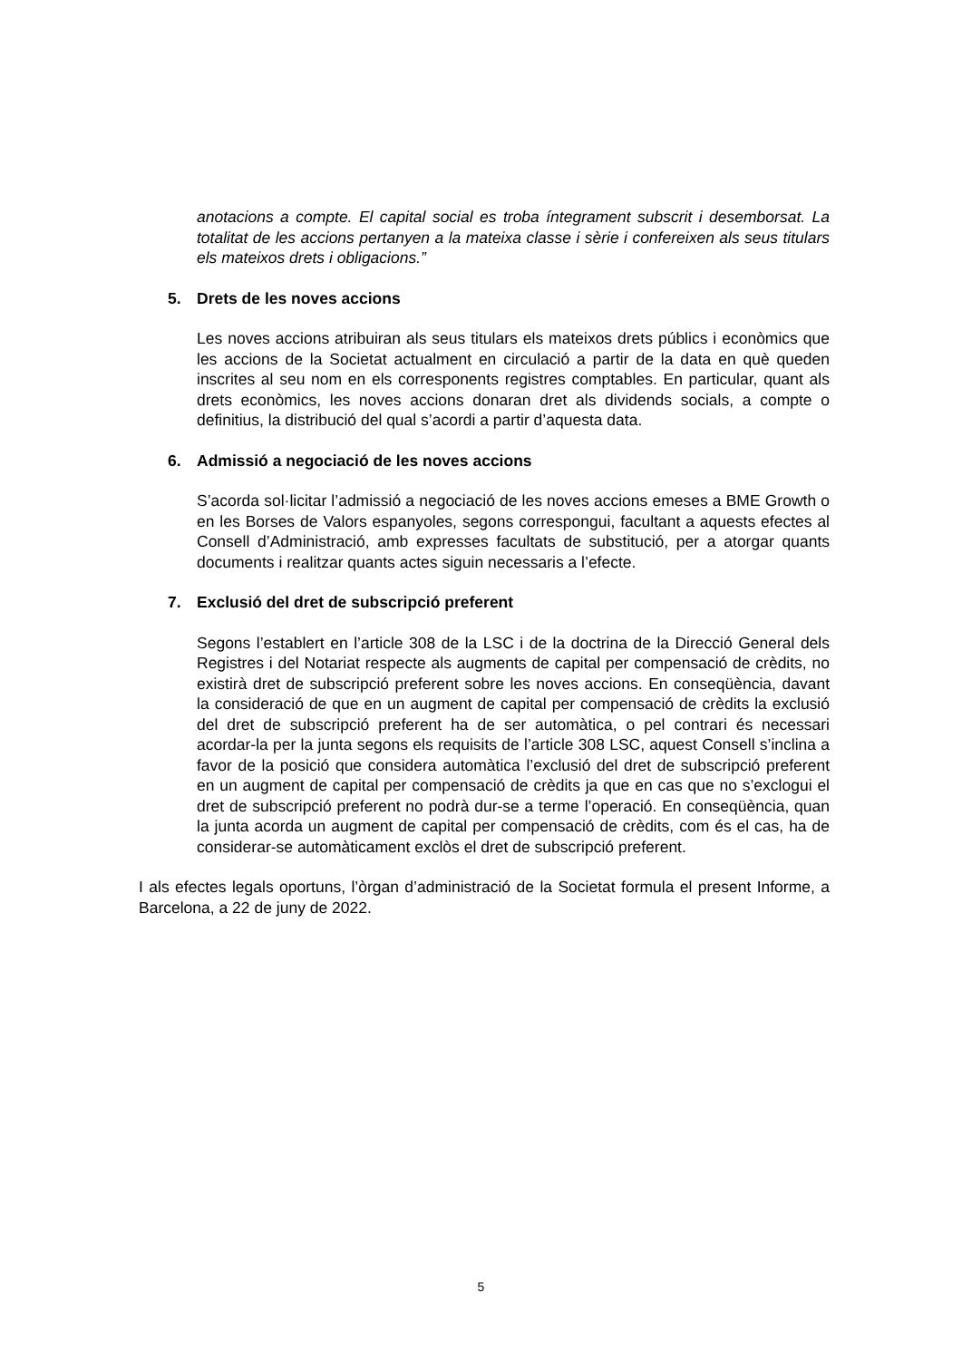anotacions a compte. El capital social es troba íntegrament subscrit i desemborsat. La totalitat de les accions pertanyen a la mateixa classe i sèrie i confereixen als seus titulars els mateixos drets i obligacions.”
5. Drets de les noves accions
Les noves accions atribuiran als seus titulars els mateixos drets públics i econòmics que les accions de la Societat actualment en circulació a partir de la data en què queden inscrites al seu nom en els corresponents registres comptables. En particular, quant als drets econòmics, les noves accions donaran dret als dividends socials, a compte o definitius, la distribució del qual s’acordi a partir d’aquesta data.
6. Admissió a negociació de les noves accions
S’acorda sol·licitar l’admissió a negociació de les noves accions emeses a BME Growth o en les Borses de Valors espanyoles, segons correspongui, facultant a aquests efectes al Consell d’Administració, amb expresses facultats de substitució, per a atorgar quants documents i realitzar quants actes siguin necessaris a l’efecte.
7. Exclusió del dret de subscripció preferent
Segons l’establert en l’article 308 de la LSC i de la doctrina de la Direcció General dels Registres i del Notariat respecte als augments de capital per compensació de crèdits, no existirà dret de subscripció preferent sobre les noves accions. En conseqüència, davant la consideració de que en un augment de capital per compensació de crèdits la exclusió del dret de subscripció preferent ha de ser automàtica, o pel contrari és necessari acordar-la per la junta segons els requisits de l’article 308 LSC, aquest Consell s’inclina a favor de la posició que considera automàtica l’exclusió del dret de subscripció preferent en un augment de capital per compensació de crèdits ja que en cas que no s’exclogui el dret de subscripció preferent no podrà dur-se a terme l’operació. En conseqüència, quan la junta acorda un augment de capital per compensació de crèdits, com és el cas, ha de considerar-se automàticament exclòs el dret de subscripció preferent.
I als efectes legals oportuns, l’òrgan d’administració de la Societat formula el present Informe, a Barcelona, a 22 de juny de 2022.
5